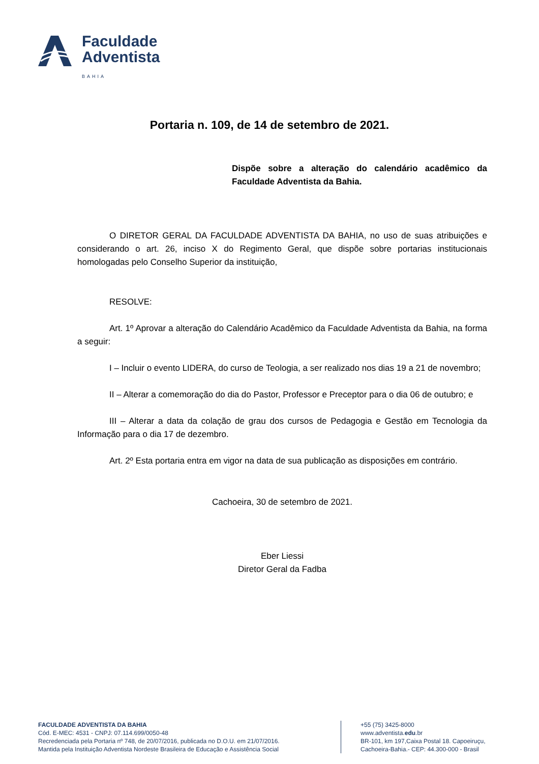Faculdade
Adventista
BAHIA
Portaria n. 109, de 14 de setembro de 2021.
Dispõe sobre a alteração do calendário acadêmico da Faculdade Adventista da Bahia.
O DIRETOR GERAL DA FACULDADE ADVENTISTA DA BAHIA, no uso de suas atribuições e considerando o art. 26, inciso X do Regimento Geral, que dispõe sobre portarias institucionais homologadas pelo Conselho Superior da instituição,
RESOLVE:
Art. 1º Aprovar a alteração do Calendário Acadêmico da Faculdade Adventista da Bahia, na forma a seguir:
I – Incluir o evento LIDERA, do curso de Teologia, a ser realizado nos dias 19 a 21 de novembro;
II – Alterar a comemoração do dia do Pastor, Professor e Preceptor para o dia 06 de outubro; e
III – Alterar a data da colação de grau dos cursos de Pedagogia e Gestão em Tecnologia da Informação para o dia 17 de dezembro.
Art. 2º Esta portaria entra em vigor na data de sua publicação as disposições em contrário.
Cachoeira, 30 de setembro de 2021.
Eber Liessi
Diretor Geral da Fadba
FACULDADE ADVENTISTA DA BAHIA
Cód. E-MEC: 4531 - CNPJ: 07.114.699/0050-48
Recredenciada pela Portaria nº 748, de 20/07/2016, publicada no D.O.U. em 21/07/2016.
Mantida pela Instituição Adventista Nordeste Brasileira de Educação e Assistência Social
+55 (75) 3425-8000
www.adventista.edu.br
BR-101, km 197,Caixa Postal 18. Capoeiruçu,
Cachoeira-Bahia.- CEP: 44.300-000 - Brasil